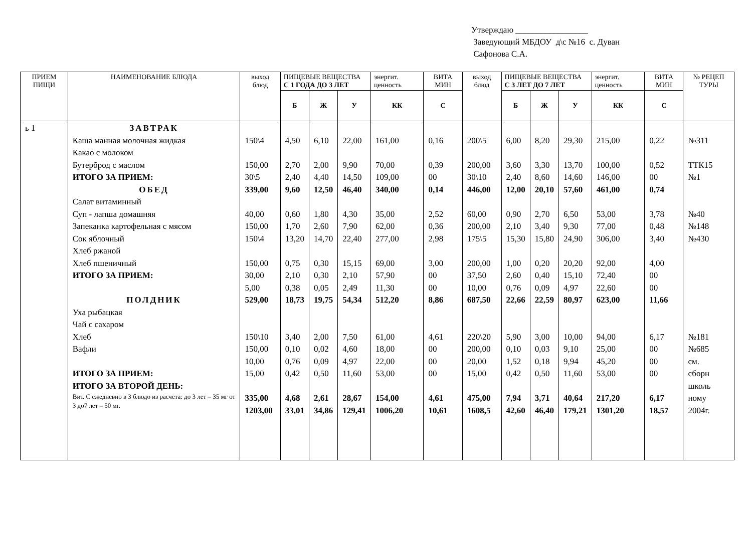Утверждаю _________________
Заведующий МБДОУ д\с №16 с. Дуван
Сафонова С.А.
| ПРИЕМ ПИЩИ | НАИМЕНОВАНИЕ БЛЮДА | выход блюд | ПИЩЕВЫЕ ВЕЩЕСТВА С 1 ГОДА ДО 3 ЛЕТ | | | энергит. ценность | ВИТА МИН | выход блюд | ПИЩЕВЫЕ ВЕЩЕСТВА С 3 ЛЕТ ДО 7 ЛЕТ | | | энергит. ценность | ВИТА МИН | № РЕЦЕП ТУРЫ |
| --- | --- | --- | --- | --- | --- | --- | --- | --- | --- | --- | --- | --- | --- | --- |
| | | | Б | Ж | У | КК | С | | Б | Ж | У | КК | С | |
| ь 1 | ЗАВТРАК Каша манная молочная жидкая Какао с молоком Бутерброд с маслом ИТОГО ЗА ПРИЕМ: ОБЕД Салат витаминный Суп - лапша домашняя Запеканка картофельная с мясом Сок яблочный Хлеб ржаной Хлеб пшеничный ИТОГО ЗА ПРИЕМ: ПОЛДНИК Уха рыбацкая Чай с сахаром Хлеб Вафли ИТОГО ЗА ПРИЕМ: ИТОГО ЗА ВТОРОЙ ДЕНЬ: Вит. С ежедневно в 3 блюдо из расчета: до 3 лет – 35 мг от 3 до7 лет – 50 мг. | 150\4 150,00 30\5 339,00 40,00 150,00 150\4 150,00 30,00 5,00 529,00 150\10 150,00 10,00 15,00 335,00 1203,00 | 4,50 2,70 2,40 9,60 0,60 1,70 13,20 0,75 2,10 0,38 18,73 3,40 0,10 0,76 0,42 4,68 33,01 | 6,10 2,00 4,40 12,50 1,80 2,60 14,70 0,30 0,30 0,05 19,75 2,00 0,02 0,09 0,50 2,61 34,86 | 22,00 9,90 14,50 46,40 4,30 7,90 22,40 15,15 2,10 2,49 54,34 7,50 4,60 4,97 11,60 28,67 129,41 | 161,00 70,00 109,00 340,00 35,00 62,00 277,00 69,00 57,90 11,30 512,20 61,00 18,00 22,00 53,00 154,00 1006,20 | 0,16 0,39 00 0,14 2,52 0,36 2,98 3,00 00 00 8,86 4,61 00 00 00 4,61 10,61 | 200\5 200,00 30\10 446,00 60,00 200,00 175\5 200,00 37,50 10,00 687,50 220\20 200,00 20,00 15,00 475,00 1608,5 | 6,00 3,60 2,40 12,00 0,90 2,10 15,30 1,00 2,60 0,76 22,66 5,90 0,10 1,52 0,42 7,94 42,60 | 8,20 3,30 8,60 20,10 2,70 3,40 15,80 0,20 0,40 0,09 22,59 3,00 0,03 0,18 0,50 3,71 46,40 | 29,30 13,70 14,60 57,60 6,50 9,30 24,90 20,20 15,10 4,97 80,97 10,00 9,10 9,94 11,60 40,64 179,21 | 215,00 100,00 146,00 461,00 53,00 77,00 306,00 92,00 72,40 22,60 623,00 94,00 25,00 45,20 53,00 217,20 1301,20 | 0,22 0,52 00 0,74 3,78 0,48 3,40 4,00 00 00 11,66 6,17 00 00 00 6,17 18,57 | №311 ТТК15 №1 №40 №148 №430 №181 №685 см. сборн школь ному 2004г. |